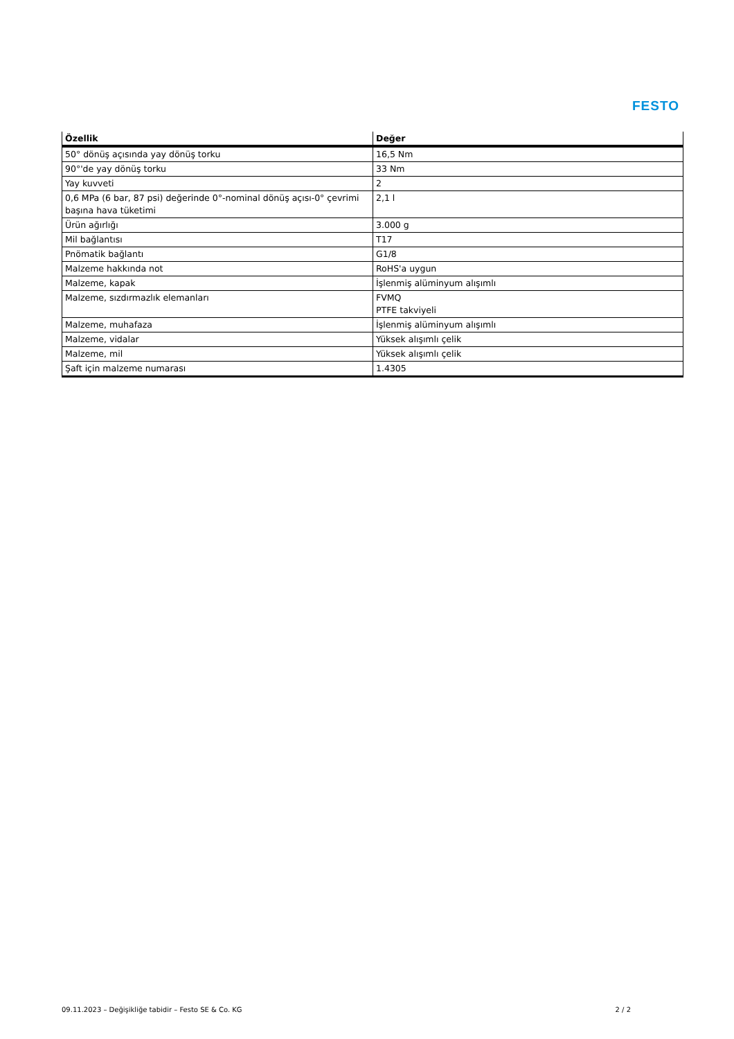FESTO
| Özellik | Değer |
| --- | --- |
| 50° dönüş açısında yay dönüş torku | 16,5 Nm |
| 90°'de yay dönüş torku | 33 Nm |
| Yay kuvveti | 2 |
| 0,6 MPa (6 bar, 87 psi) değerinde 0°-nominal dönüş açısı-0° çevrimi başına hava tüketimi | 2,1 l |
| Ürün ağırlığı | 3.000 g |
| Mil bağlantısı | T17 |
| Pnömatik bağlantı | G1/8 |
| Malzeme hakkında not | RoHS'a uygun |
| Malzeme, kapak | İşlenmiş alüminyum alışımlı |
| Malzeme, sızdırmazlık elemanları | FVMQ PTFE takviyeli |
| Malzeme, muhafaza | İşlenmiş alüminyum alışımlı |
| Malzeme, vidalar | Yüksek alışımlı çelik |
| Malzeme, mil | Yüksek alışımlı çelik |
| Şaft için malzeme numarası | 1.4305 |
09.11.2023 – Değişikliğe tabidir – Festo SE & Co. KG 2 / 2